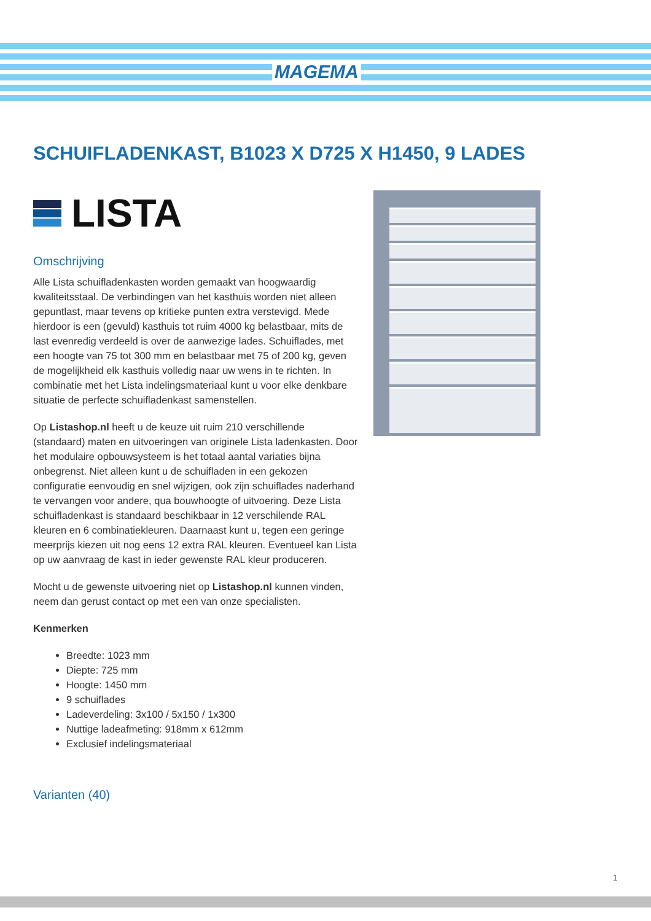MAGEMA
SCHUIFLADENKAST, B1023 X D725 X H1450, 9 LADES
LISTA
Omschrijving
Alle Lista schuifladenkasten worden gemaakt van hoogwaardig kwaliteitsstaal. De verbindingen van het kasthuis worden niet alleen gepuntlast, maar tevens op kritieke punten extra verstevigd. Mede hierdoor is een (gevuld) kasthuis tot ruim 4000 kg belastbaar, mits de last evenredig verdeeld is over de aanwezige lades. Schuiflades, met een hoogte van 75 tot 300 mm en belastbaar met 75 of 200 kg, geven de mogelijkheid elk kasthuis volledig naar uw wens in te richten. In combinatie met het Lista indelingsmateriaal kunt u voor elke denkbare situatie de perfecte schuifladenkast samenstellen.
Op Listashop.nl heeft u de keuze uit ruim 210 verschillende (standaard) maten en uitvoeringen van originele Lista ladenkasten. Door het modulaire opbouwsysteem is het totaal aantal variaties bijna onbegrenst. Niet alleen kunt u de schuifladen in een gekozen configuratie eenvoudig en snel wijzigen, ook zijn schuiflades naderhand te vervangen voor andere, qua bouwhoogte of uitvoering. Deze Lista schuifladenkast is standaard beschikbaar in 12 verschilende RAL kleuren en 6 combinatiekleuren. Daarnaast kunt u, tegen een geringe meerprijs kiezen uit nog eens 12 extra RAL kleuren. Eventueel kan Lista op uw aanvraag de kast in ieder gewenste RAL kleur produceren.
Mocht u de gewenste uitvoering niet op Listashop.nl kunnen vinden, neem dan gerust contact op met een van onze specialisten.
Kenmerken
Breedte: 1023 mm
Diepte: 725 mm
Hoogte: 1450 mm
9 schuiflades
Ladeverdeling: 3x100 / 5x150 / 1x300
Nuttige ladeafmeting: 918mm x 612mm
Exclusief indelingsmateriaal
Varianten (40)
1